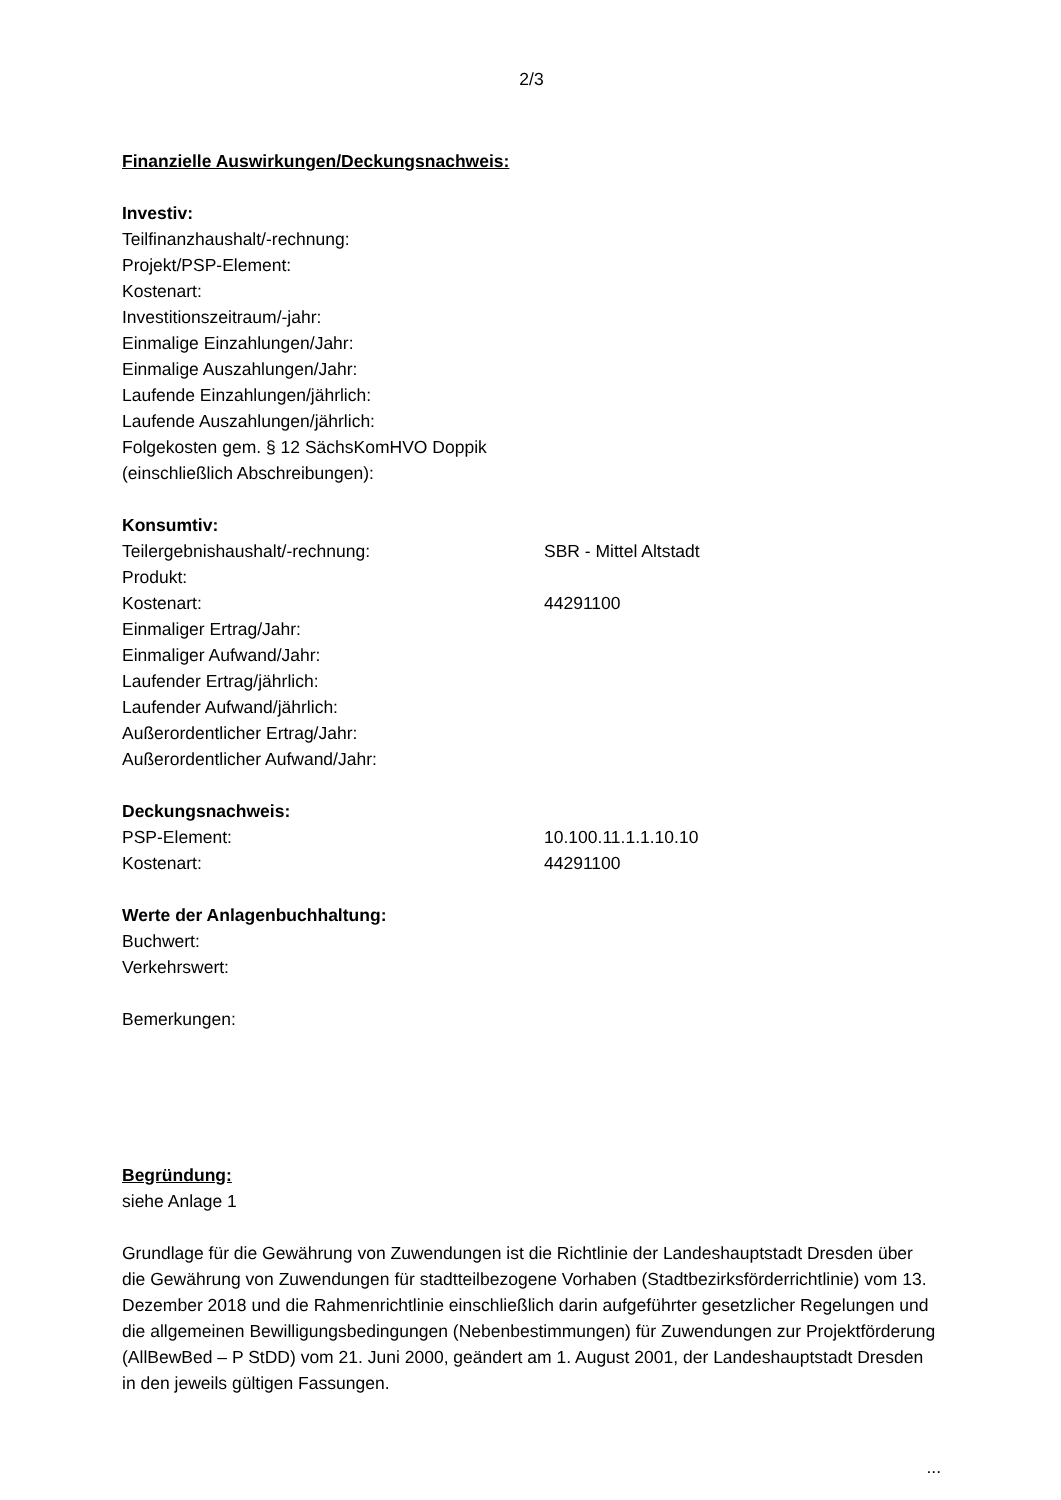2/3
Finanzielle Auswirkungen/Deckungsnachweis:
Investiv:
Teilfinanzhaushalt/-rechnung:
Projekt/PSP-Element:
Kostenart:
Investitionszeitraum/-jahr:
Einmalige Einzahlungen/Jahr:
Einmalige Auszahlungen/Jahr:
Laufende Einzahlungen/jährlich:
Laufende Auszahlungen/jährlich:
Folgekosten gem. § 12 SächsKomHVO Doppik
(einschließlich Abschreibungen):
Konsumtiv:
Teilergebnishaushalt/-rechnung: SBR - Mittel Altstadt
Produkt:
Kostenart: 44291100
Einmaliger Ertrag/Jahr:
Einmaliger Aufwand/Jahr:
Laufender Ertrag/jährlich:
Laufender Aufwand/jährlich:
Außerordentlicher Ertrag/Jahr:
Außerordentlicher Aufwand/Jahr:
Deckungsnachweis:
PSP-Element: 10.100.11.1.1.10.10
Kostenart: 44291100
Werte der Anlagenbuchhaltung:
Buchwert:
Verkehrswert:
Bemerkungen:
Begründung:
siehe Anlage 1
Grundlage für die Gewährung von Zuwendungen ist die Richtlinie der Landeshauptstadt Dresden über die Gewährung von Zuwendungen für stadtteilbezogene Vorhaben (Stadtbezirksförderrichtlinie) vom 13. Dezember 2018 und die Rahmenrichtlinie einschließlich darin aufgeführter gesetzlicher Regelungen und die allgemeinen Bewilligungsbedingungen (Nebenbestimmungen) für Zuwendungen zur Projektförderung (AllBewBed – P StDD) vom 21. Juni 2000, geändert am 1. August 2001, der Landeshauptstadt Dresden in den jeweils gültigen Fassungen.
...